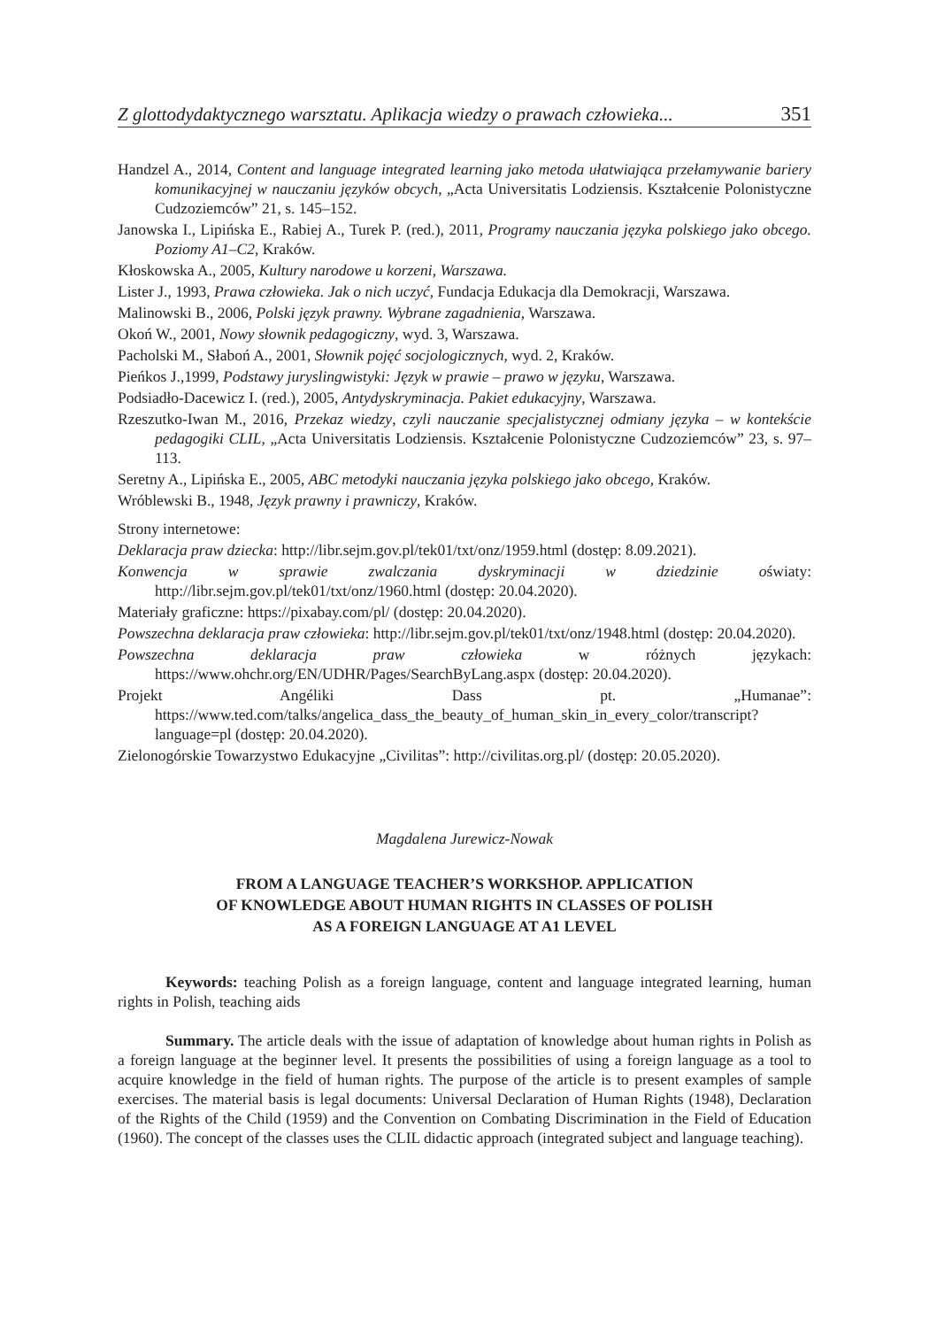Z glottodydaktycznego warsztatu. Aplikacja wiedzy o prawach człowieka... 351
Handzel A., 2014, Content and language integrated learning jako metoda ułatwiająca przełamywanie bariery komunikacyjnej w nauczaniu języków obcych, „Acta Universitatis Lodziensis. Kształcenie Polonistyczne Cudzoziemców” 21, s. 145–152.
Janowska I., Lipińska E., Rabiej A., Turek P. (red.), 2011, Programy nauczania języka polskiego jako obcego. Poziomy A1–C2, Kraków.
Kłoskowska A., 2005, Kultury narodowe u korzeni, Warszawa.
Lister J., 1993, Prawa człowieka. Jak o nich uczyć, Fundacja Edukacja dla Demokracji, Warszawa.
Malinowski B., 2006, Polski język prawny. Wybrane zagadnienia, Warszawa.
Okoń W., 2001, Nowy słownik pedagogiczny, wyd. 3, Warszawa.
Pacholski M., Słaboń A., 2001, Słownik pojęć socjologicznych, wyd. 2, Kraków.
Pieńkos J.,1999, Podstawy juryslingwistyki: Język w prawie – prawo w języku, Warszawa.
Podsiadło-Dacewicz I. (red.), 2005, Antydyskryminacja. Pakiet edukacyjny, Warszawa.
Rzeszutko-Iwan M., 2016, Przekaz wiedzy, czyli nauczanie specjalistycznej odmiany języka – w kontekście pedagogiki CLIL, „Acta Universitatis Lodziensis. Kształcenie Polonistyczne Cudzoziemców” 23, s. 97–113.
Seretny A., Lipińska E., 2005, ABC metodyki nauczania języka polskiego jako obcego, Kraków.
Wróblewski B., 1948, Język prawny i prawniczy, Kraków.
Strony internetowe:
Deklaracja praw dziecka: http://libr.sejm.gov.pl/tek01/txt/onz/1959.html (dostęp: 8.09.2021).
Konwencja w sprawie zwalczania dyskryminacji w dziedzinie oświaty: http://libr.sejm.gov.pl/tek01/txt/onz/1960.html (dostęp: 20.04.2020).
Materiały graficzne: https://pixabay.com/pl/ (dostęp: 20.04.2020).
Powszechna deklaracja praw człowieka: http://libr.sejm.gov.pl/tek01/txt/onz/1948.html (dostęp: 20.04.2020).
Powszechna deklaracja praw człowieka w różnych językach: https://www.ohchr.org/EN/UDHR/Pages/SearchByLang.aspx (dostęp: 20.04.2020).
Projekt Angéliki Dass pt. „Humanae”: https://www.ted.com/talks/angelica_dass_the_beauty_of_human_skin_in_every_color/transcript?language=pl (dostęp: 20.04.2020).
Zielonogórskie Towarzystwo Edukacyjne „Civilitas”: http://civilitas.org.pl/ (dostęp: 20.05.2020).
Magdalena Jurewicz-Nowak
FROM A LANGUAGE TEACHER’S WORKSHOP. APPLICATION
OF KNOWLEDGE ABOUT HUMAN RIGHTS IN CLASSES OF POLISH
AS A FOREIGN LANGUAGE AT A1 LEVEL
Keywords: teaching Polish as a foreign language, content and language integrated learning, human rights in Polish, teaching aids
Summary. The article deals with the issue of adaptation of knowledge about human rights in Polish as a foreign language at the beginner level. It presents the possibilities of using a foreign language as a tool to acquire knowledge in the field of human rights. The purpose of the article is to present examples of sample exercises. The material basis is legal documents: Universal Declaration of Human Rights (1948), Declaration of the Rights of the Child (1959) and the Convention on Combating Discrimination in the Field of Education (1960). The concept of the classes uses the CLIL didactic approach (integrated subject and language teaching).